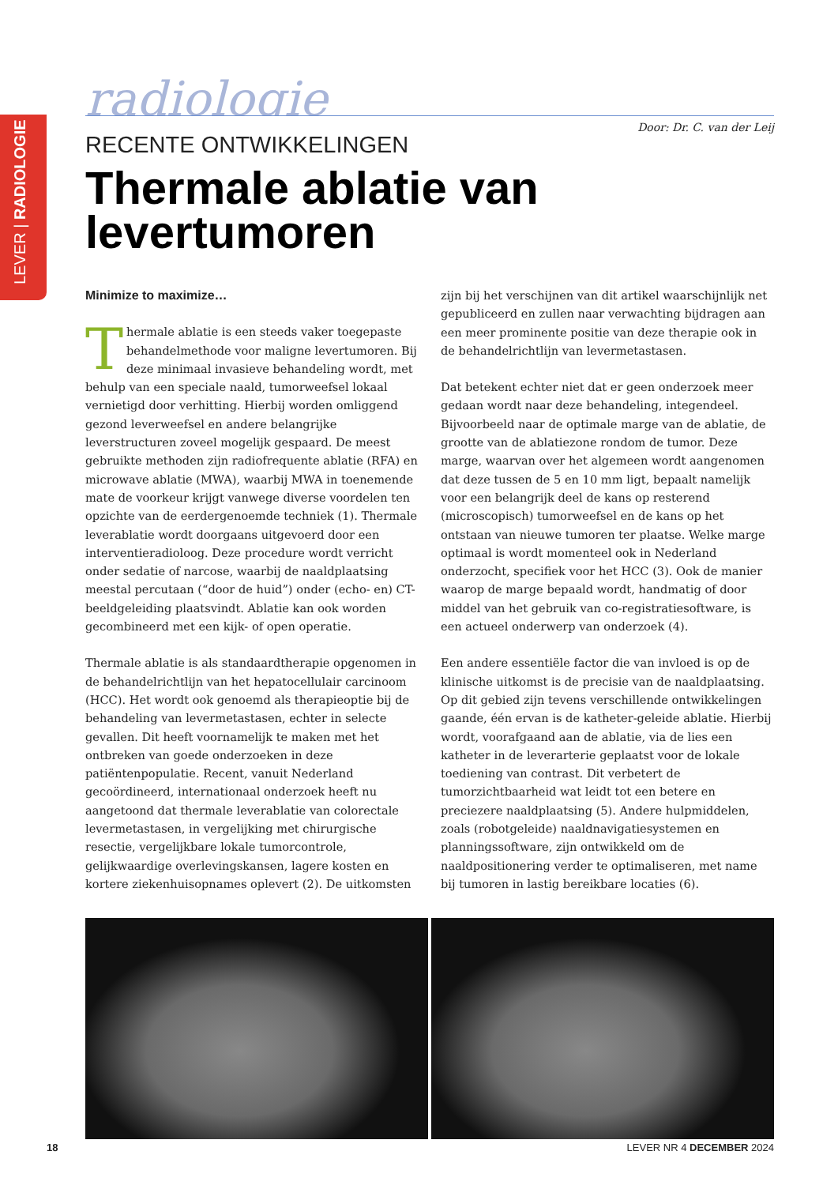LEVER | RADIOLOGIE
radiologie
Door: Dr. C. van der Leij
RECENTE ONTWIKKELINGEN
Thermale ablatie van levertumoren
Minimize to maximize…
Thermale ablatie is een steeds vaker toegepaste behandelmethode voor maligne levertumoren. Bij deze minimaal invasieve behandeling wordt, met behulp van een speciale naald, tumorweefsel lokaal vernietigd door verhitting. Hierbij worden omliggend gezond leverweefsel en andere belangrijke leverstructuren zoveel mogelijk gespaard. De meest gebruikte methoden zijn radiofrequente ablatie (RFA) en microwave ablatie (MWA), waarbij MWA in toenemende mate de voorkeur krijgt vanwege diverse voordelen ten opzichte van de eerdergenoemde techniek (1). Thermale leverablatie wordt doorgaans uitgevoerd door een interventieradioloog. Deze procedure wordt verricht onder sedatie of narcose, waarbij de naaldplaatsing meestal percutaan (“door de huid”) onder (echo- en) CT-beeldgeleiding plaatsvindt. Ablatie kan ook worden gecombineerd met een kijk- of open operatie.
Thermale ablatie is als standaardtherapie opgenomen in de behandelrichtlijn van het hepatocellulair carcinoom (HCC). Het wordt ook genoemd als therapieoptie bij de behandeling van levermetastasen, echter in selecte gevallen. Dit heeft voornamelijk te maken met het ontbreken van goede onderzoeken in deze patiëntenpopulatie. Recent, vanuit Nederland gecoördineerd, internationaal onderzoek heeft nu aangetoond dat thermale leverablatie van colorectale levermetastasen, in vergelijking met chirurgische resectie, vergelijkbare lokale tumorcontrole, gelijkwaardige overlevingskansen, lagere kosten en kortere ziekenhuisopnames oplevert (2). De uitkomsten zijn bij het verschijnen van dit artikel waarschijnlijk net gepubliceerd en zullen naar verwachting bijdragen aan een meer prominente positie van deze therapie ook in de behandelrichtlijn van levermetastasen.
Dat betekent echter niet dat er geen onderzoek meer gedaan wordt naar deze behandeling, integendeel. Bijvoorbeeld naar de optimale marge van de ablatie, de grootte van de ablatiezone rondom de tumor. Deze marge, waarvan over het algemeen wordt aangenomen dat deze tussen de 5 en 10 mm ligt, bepaalt namelijk voor een belangrijk deel de kans op resterend (microscopisch) tumorweefsel en de kans op het ontstaan van nieuwe tumoren ter plaatse. Welke marge optimaal is wordt momenteel ook in Nederland onderzocht, specifiek voor het HCC (3). Ook de manier waarop de marge bepaald wordt, handmatig of door middel van het gebruik van co-registratiesoftware, is een actueel onderwerp van onderzoek (4).
Een andere essentiële factor die van invloed is op de klinische uitkomst is de precisie van de naaldplaatsing. Op dit gebied zijn tevens verschillende ontwikkelingen gaande, één ervan is de katheter-geleide ablatie. Hierbij wordt, voorafgaand aan de ablatie, via de lies een katheter in de leverarterie geplaatst voor de lokale toediening van contrast. Dit verbetert de tumorzichtbaarheid wat leidt tot een betere en preciezere naaldplaatsing (5). Andere hulpmiddelen, zoals (robotgeleide) naaldnavigatiesystemen en planningssoftware, zijn ontwikkeld om de naaldpositionering verder te optimaliseren, met name bij tumoren in lastig bereikbare locaties (6).
18 LEVER NR 4 DECEMBER 2024